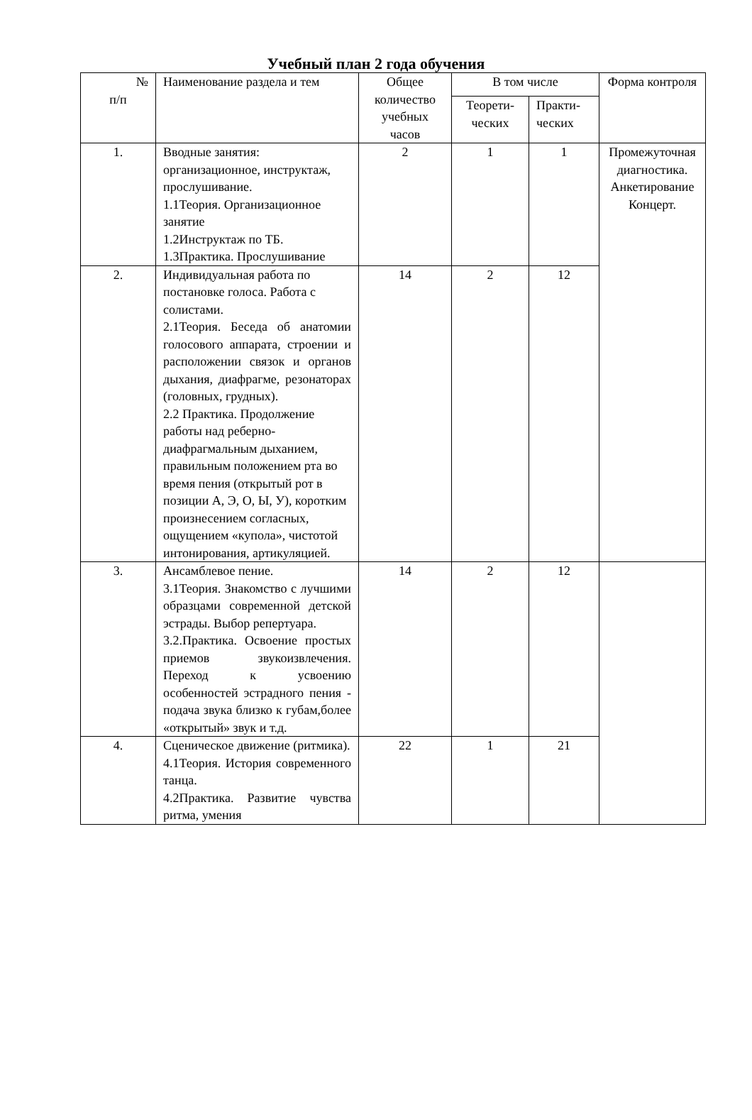Учебный план 2 года обучения
| № п/п | Наименование раздела и тем | Общее количество учебных часов | В том числе | | Форма контроля |
| --- | --- | --- | --- | --- | --- |
| | | | Теорети-ческих | Практи-ческих | |
| 1. | Вводные занятия: организационное, инструктаж, прослушивание. 1.1Теория. Организационное занятие 1.2Инструктаж по ТБ. 1.3Практика. Прослушивание | 2 | 1 | 1 | Промежуточная диагностика. Анкетирование Концерт. |
| 2. | Индивидуальная работа по постановке голоса. Работа с солистами. 2.1Теория. Беседа об анатомии голосового аппарата, строении и расположении связок и органов дыхания, диафрагме, резонаторах (головных, грудных). 2.2 Практика. Продолжение работы над реберно- диафрагмальным дыханием, правильным положением рта во время пения (открытый рот в позиции А, Э, О, Ы, У), коротким произнесением согласных, ощущением «купола», чистотой интонирования, артикуляцией. | 14 | 2 | 12 | |
| 3. | Ансамблевое пение. 3.1Теория. Знакомство с лучшими образцами современной детской эстрады. Выбор репертуара. 3.2.Практика. Освоение простых приемов звукоизвлечения. Переход к усвоению особенностей эстрадного пения - подача звука близко к губам,более «открытый» звук и т.д. | 14 | 2 | 12 | |
| 4. | Сценическое движение (ритмика). 4.1Теория. История современного танца. 4.2Практика. Развитие чувства ритма, умения | 22 | 1 | 21 | |